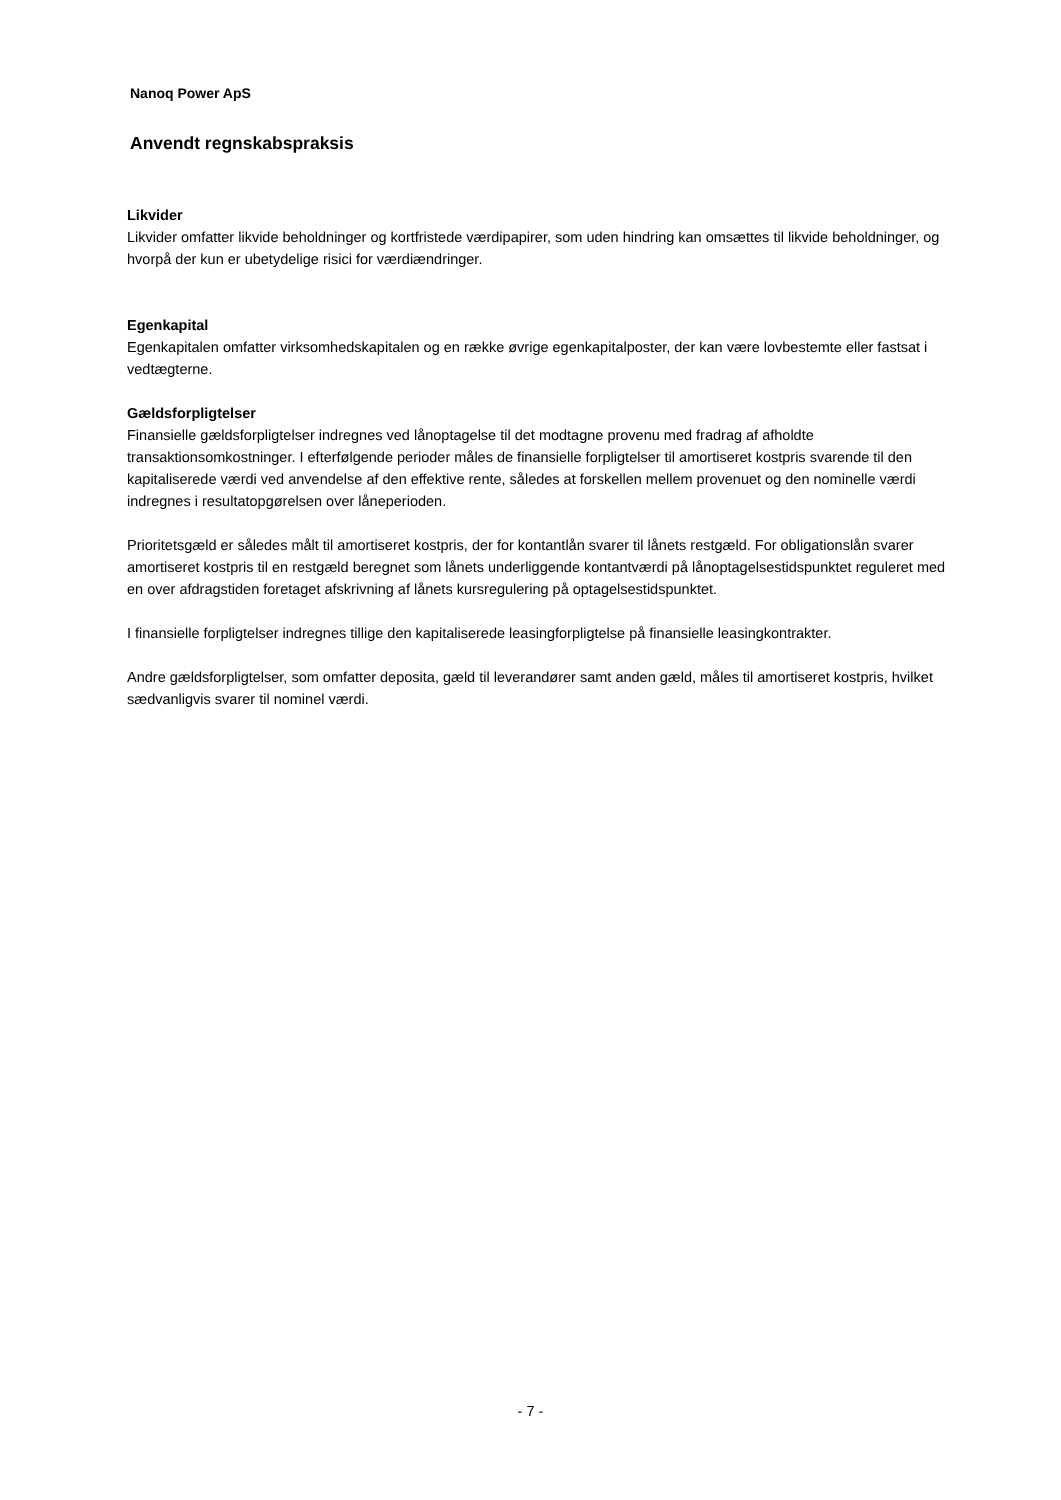Nanoq Power ApS
Anvendt regnskabspraksis
Likvider
Likvider omfatter likvide beholdninger og kortfristede værdipapirer, som uden hindring kan omsættes til likvide beholdninger, og hvorpå der kun er ubetydelige risici for værdiændringer.
Egenkapital
Egenkapitalen omfatter virksomhedskapitalen og en række øvrige egenkapitalposter, der kan være lovbestemte eller fastsat i vedtægterne.
Gældsforpligtelser
Finansielle gældsforpligtelser indregnes ved lånoptagelse til det modtagne provenu med fradrag af afholdte transaktionsomkostninger. I efterfølgende perioder måles de finansielle forpligtelser til amortiseret kostpris svarende til den kapitaliserede værdi ved anvendelse af den effektive rente, således at forskellen mellem provenuet og den nominelle værdi indregnes i resultatopgørelsen over låneperioden.
Prioritetsgæld er således målt til amortiseret kostpris, der for kontantlån svarer til lånets restgæld. For obligationslån svarer amortiseret kostpris til en restgæld beregnet som lånets underliggende kontantværdi på lånoptagelsestidspunktet reguleret med en over afdragstiden foretaget afskrivning af lånets kursregulering på optagelsestidspunktet.
I finansielle forpligtelser indregnes tillige den kapitaliserede leasingforpligtelse på finansielle leasingkontrakter.
Andre gældsforpligtelser, som omfatter deposita, gæld til leverandører samt anden gæld, måles til amortiseret kostpris, hvilket sædvanligvis svarer til nominel værdi.
- 7 -